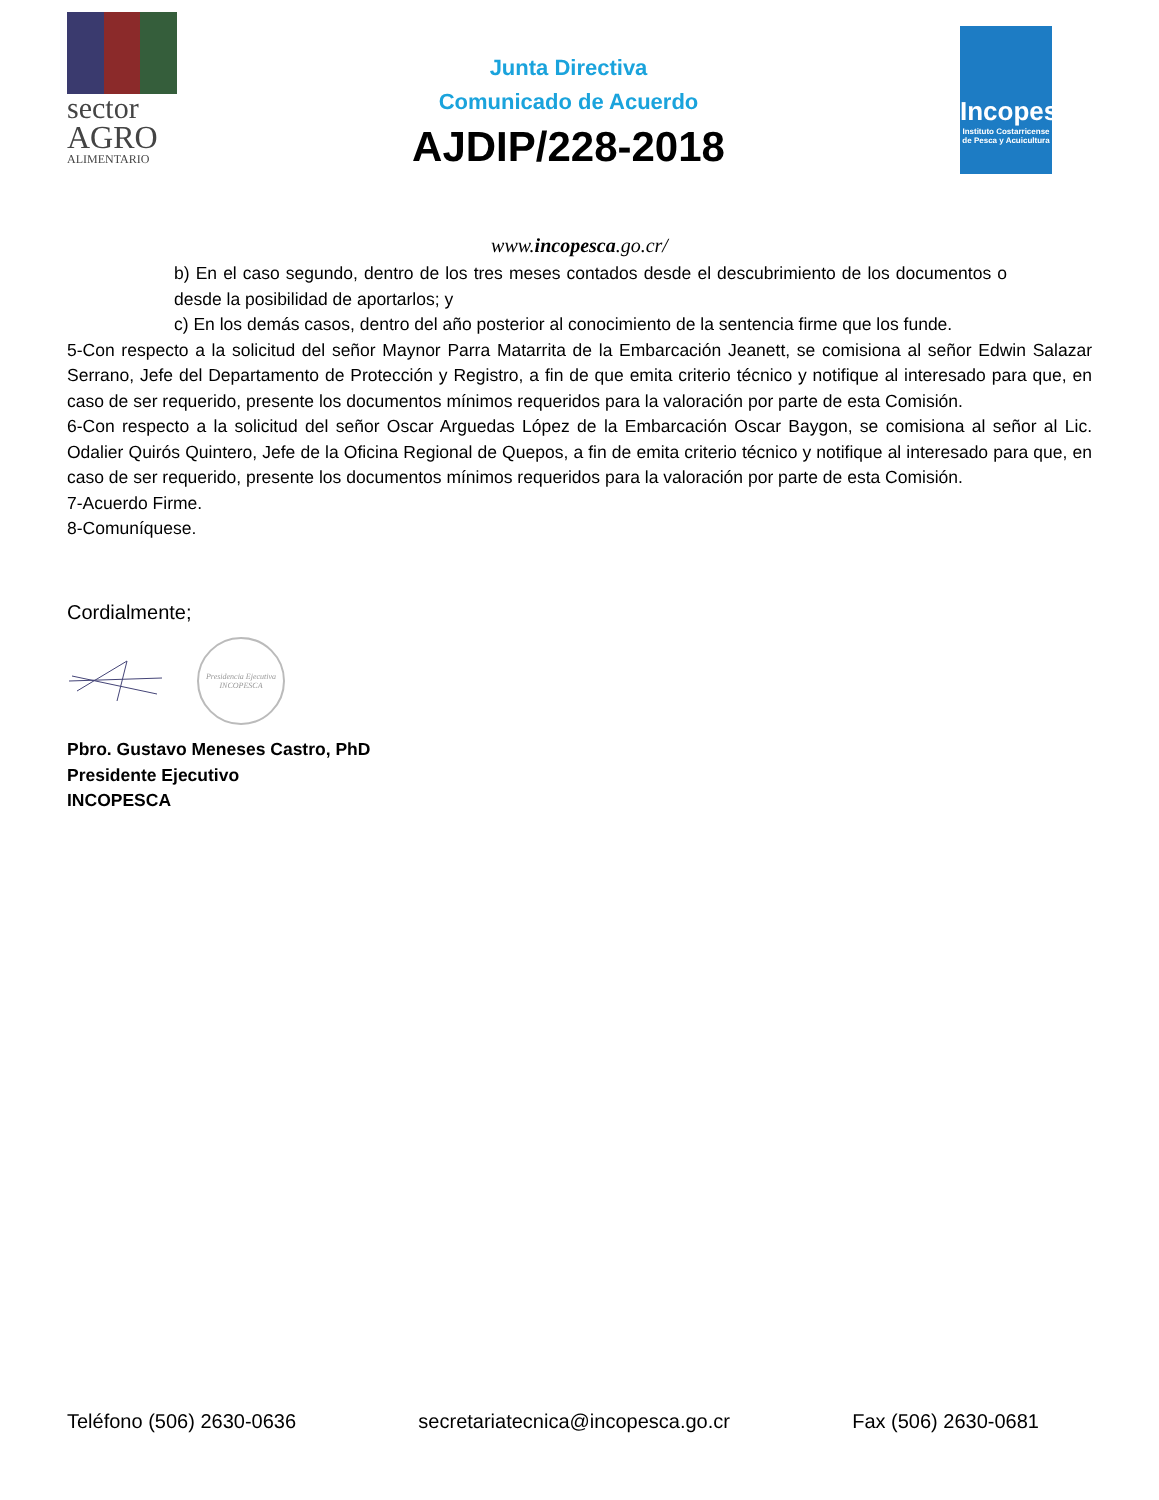sector
AGRO
ALIMENTARIO
Junta Directiva
Comunicado de Acuerdo
AJDIP/228-2018
Incopesca
Instituto Costarricense de Pesca y Acuicultura
www.incopesca.go.cr/
b) En el caso segundo, dentro de los tres meses contados desde el descubrimiento de los documentos o desde la posibilidad de aportarlos; y
c) En los demás casos, dentro del año posterior al conocimiento de la sentencia firme que los funde.
5-Con respecto a la solicitud del señor Maynor Parra Matarrita de la Embarcación Jeanett, se comisiona al señor Edwin Salazar Serrano, Jefe del Departamento de Protección y Registro, a fin de que emita criterio técnico y notifique al interesado para que, en caso de ser requerido, presente los documentos mínimos requeridos para la valoración por parte de esta Comisión.
6-Con respecto a la solicitud del señor Oscar Arguedas López de la Embarcación Oscar Baygon, se comisiona al señor al Lic. Odalier Quirós Quintero, Jefe de la Oficina Regional de Quepos, a fin de emita criterio técnico y notifique al interesado para que, en caso de ser requerido, presente los documentos mínimos requeridos para la valoración por parte de esta Comisión.
7-Acuerdo Firme.
8-Comuníquese.
Cordialmente;
Presidencia Ejecutiva INCOPESCA
Pbro. Gustavo Meneses Castro, PhD
Presidente Ejecutivo
INCOPESCA
Teléfono (506) 2630-0636 secretariatecnica@incopesca.go.cr Fax (506) 2630-0681